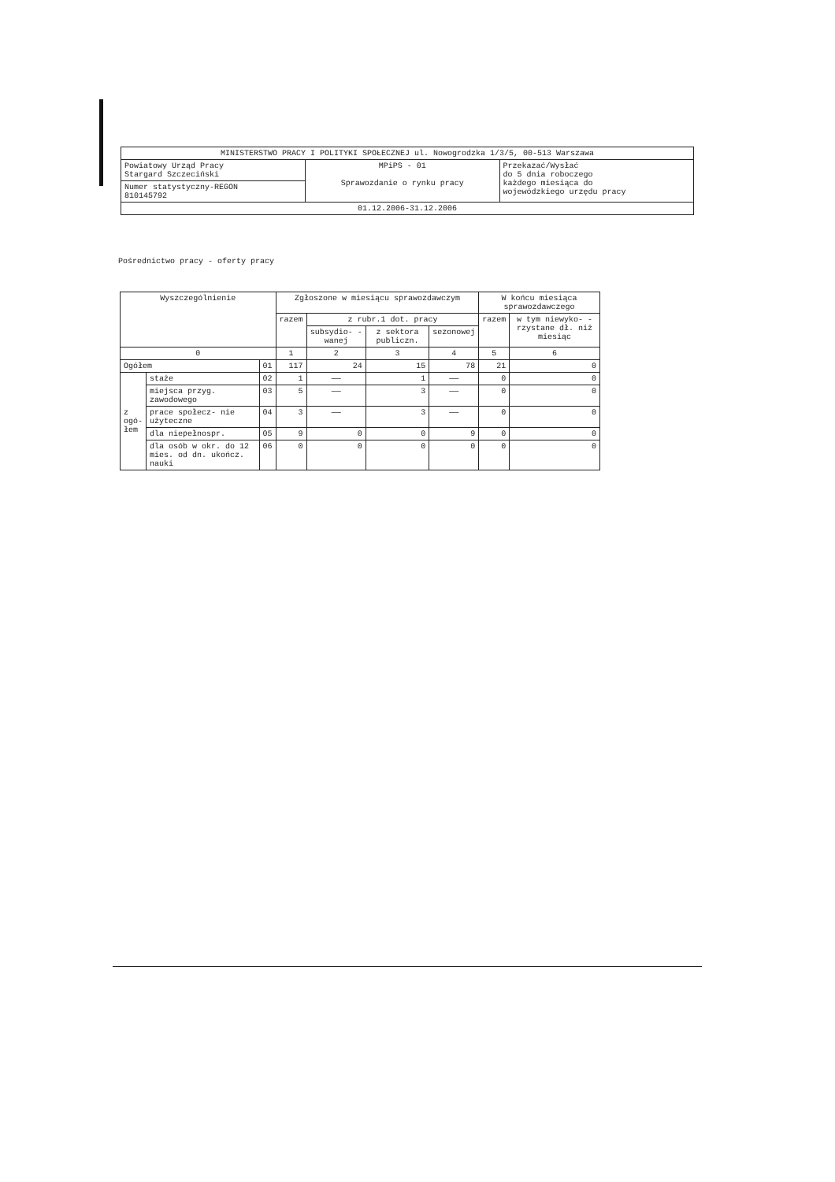| MINISTERSTWO PRACY I POLITYKI SPOŁECZNEJ ul. Nowogrodzka 1/3/5, 00-513 Warszawa | | |
| Powiatowy Urząd Pracy Stargard Szczeciński | MPiPS - 01 Sprawozdanie o rynku pracy | Przekazać/Wysłać do 5 dnia roboczego każdego miesiąca do wojewódzkiego urzędu pracy |
| Numer statystyczny-REGON 810145792 | | |
| 01.12.2006-31.12.2006 | | |
Pośrednictwo pracy - oferty pracy
| Wyszczególnienie | | | Zgłoszone w miesiącu sprawozdawczym | | | | W końcu miesiąca sprawozdawczego | |
| --- | --- | --- | --- | --- | --- | --- | --- | --- |
| | | | razem | z rubr.1 dot. pracy | | | razem | w tym niewyko- -rzystane dł. niż miesiąc |
| | | | | subsydio- -wanej | z sektora publiczn. | sezonowej | | |
| 0 | | | 1 | 2 | 3 | 4 | 5 | 6 |
| Ogółem | | 01 | 117 | 24 | 15 | 78 | 21 | 0 |
| z ogó- łem | staże | 02 | 1 | —— | 1 | —— | 0 | 0 |
| | miejsca przyg. zawodowego | 03 | 5 | —— | 3 | —— | 0 | 0 |
| | prace społecz- nie użyteczne | 04 | 3 | —— | 3 | —— | 0 | 0 |
| | dla niepełnospr. | 05 | 9 | 0 | 0 | 9 | 0 | 0 |
| | dla osób w okr. do 12 mies. od dn. ukończ. nauki | 06 | 0 | 0 | 0 | 0 | 0 | 0 |